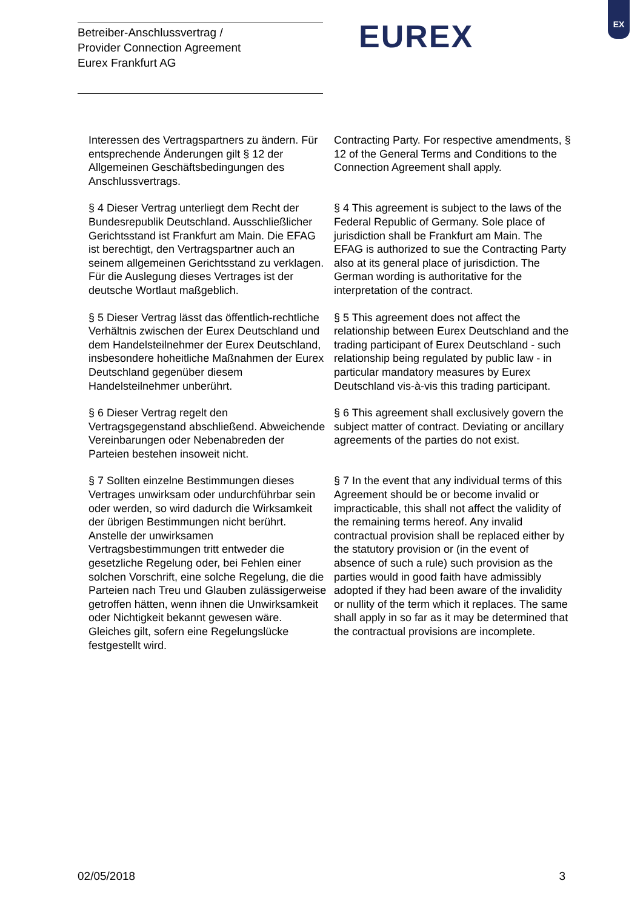Betreiber-Anschlussvertrag /
Provider Connection Agreement
Eurex Frankfurt AG
EUREX
EX
| Interessen des Vertragspartners zu ändern. Für entsprechende Änderungen gilt § 12 der Allgemeinen Geschäftsbedingungen des Anschlussvertrags. | Contracting Party. For respective amendments, § 12 of the General Terms and Conditions to the Connection Agreement shall apply. |
| § 4 Dieser Vertrag unterliegt dem Recht der Bundesrepublik Deutschland. Ausschließlicher Gerichtsstand ist Frankfurt am Main. Die EFAG ist berechtigt, den Vertragspartner auch an seinem allgemeinen Gerichtsstand zu verklagen. Für die Auslegung dieses Vertrages ist der deutsche Wortlaut maßgeblich. | § 4 This agreement is subject to the laws of the Federal Republic of Germany. Sole place of jurisdiction shall be Frankfurt am Main. The EFAG is authorized to sue the Contracting Party also at its general place of jurisdiction. The German wording is authoritative for the interpretation of the contract. |
| § 5 Dieser Vertrag lässt das öffentlich-rechtliche Verhältnis zwischen der Eurex Deutschland und dem Handelsteilnehmer der Eurex Deutschland, insbesondere hoheitliche Maßnahmen der Eurex Deutschland gegenüber diesem Handelsteilnehmer unberührt. | § 5 This agreement does not affect the relationship between Eurex Deutschland and the trading participant of Eurex Deutschland - such relationship being regulated by public law - in particular mandatory measures by Eurex Deutschland vis-à-vis this trading participant. |
| § 6 Dieser Vertrag regelt den Vertragsgegenstand abschließend. Abweichende Vereinbarungen oder Nebenabreden der Parteien bestehen insoweit nicht. | § 6 This agreement shall exclusively govern the subject matter of contract. Deviating or ancillary agreements of the parties do not exist. |
| § 7 Sollten einzelne Bestimmungen dieses Vertrages unwirksam oder undurchführbar sein oder werden, so wird dadurch die Wirksamkeit der übrigen Bestimmungen nicht berührt. Anstelle der unwirksamen Vertragsbestimmungen tritt entweder die gesetzliche Regelung oder, bei Fehlen einer solchen Vorschrift, eine solche Regelung, die die Parteien nach Treu und Glauben zulässigerweise getroffen hätten, wenn ihnen die Unwirksamkeit oder Nichtigkeit bekannt gewesen wäre. Gleiches gilt, sofern eine Regelungslücke festgestellt wird. | § 7 In the event that any individual terms of this Agreement should be or become invalid or impracticable, this shall not affect the validity of the remaining terms hereof. Any invalid contractual provision shall be replaced either by the statutory provision or (in the event of absence of such a rule) such provision as the parties would in good faith have admissibly adopted if they had been aware of the invalidity or nullity of the term which it replaces. The same shall apply in so far as it may be determined that the contractual provisions are incomplete. |
02/05/2018 3